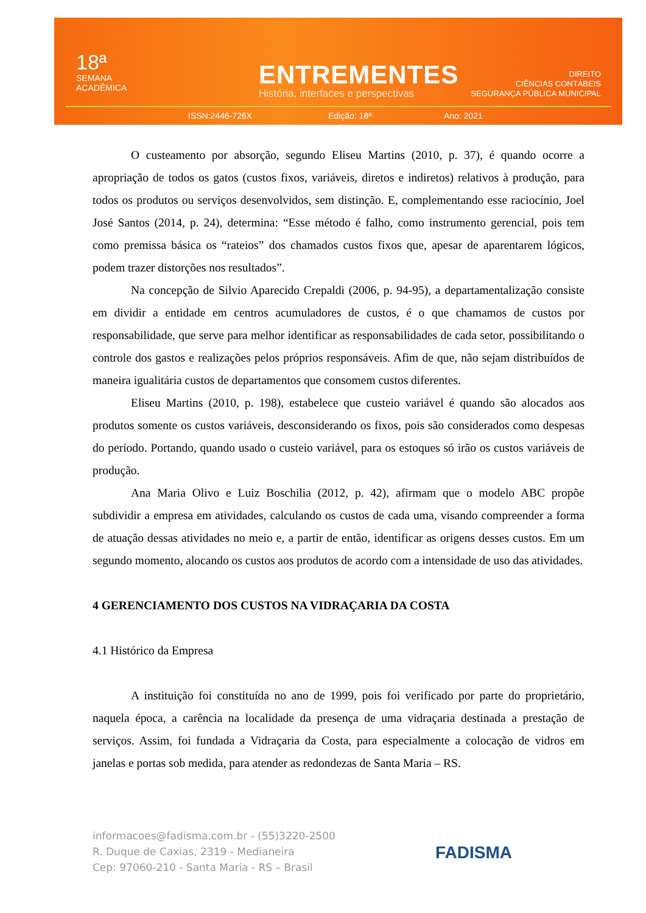18ª
SEMANA
ACADÊMICA
ENTREMENTES
História, interfaces e perspectivas
DIREITO
CIÊNCIAS CONTÁBEIS
SEGURANÇA PÚBLICA MUNICIPAL
ISSN:2446-726X Edição: 18ª Ano: 2021
O custeamento por absorção, segundo Eliseu Martins (2010, p. 37), é quando ocorre a apropriação de todos os gatos (custos fixos, variáveis, diretos e indiretos) relativos à produção, para todos os produtos ou serviços desenvolvidos, sem distinção. E, complementando esse raciocínio, Joel José Santos (2014, p. 24), determina: “Esse método é falho, como instrumento gerencial, pois tem como premissa básica os “rateios” dos chamados custos fixos que, apesar de aparentarem lógicos, podem trazer distorções nos resultados”.
Na concepção de Silvio Aparecido Crepaldi (2006, p. 94-95), a departamentalização consiste em dividir a entidade em centros acumuladores de custos, é o que chamamos de custos por responsabilidade, que serve para melhor identificar as responsabilidades de cada setor, possibilitando o controle dos gastos e realizações pelos próprios responsáveis. Afim de que, não sejam distribuídos de maneira igualitária custos de departamentos que consomem custos diferentes.
Eliseu Martins (2010, p. 198), estabelece que custeio variável é quando são alocados aos produtos somente os custos variáveis, desconsiderando os fixos, pois são considerados como despesas do período. Portando, quando usado o custeio variável, para os estoques só irão os custos variáveis de produção.
Ana Maria Olivo e Luiz Boschilia (2012, p. 42), afirmam que o modelo ABC propõe subdividir a empresa em atividades, calculando os custos de cada uma, visando compreender a forma de atuação dessas atividades no meio e, a partir de então, identificar as origens desses custos. Em um segundo momento, alocando os custos aos produtos de acordo com a intensidade de uso das atividades.
4 GERENCIAMENTO DOS CUSTOS NA VIDRAÇARIA DA COSTA
4.1 Histórico da Empresa
A instituição foi constituída no ano de 1999, pois foi verificado por parte do proprietário, naquela época, a carência na localidade da presença de uma vidraçaria destinada a prestação de serviços. Assim, foi fundada a Vidraçaria da Costa, para especialmente a colocação de vidros em janelas e portas sob medida, para atender as redondezas de Santa Maria – RS.
informacoes@fadisma.com.br - (55)3220-2500
R. Duque de Caxias, 2319 - Medianeira
Cep: 97060-210 - Santa Maria - RS – Brasil
FADISMA